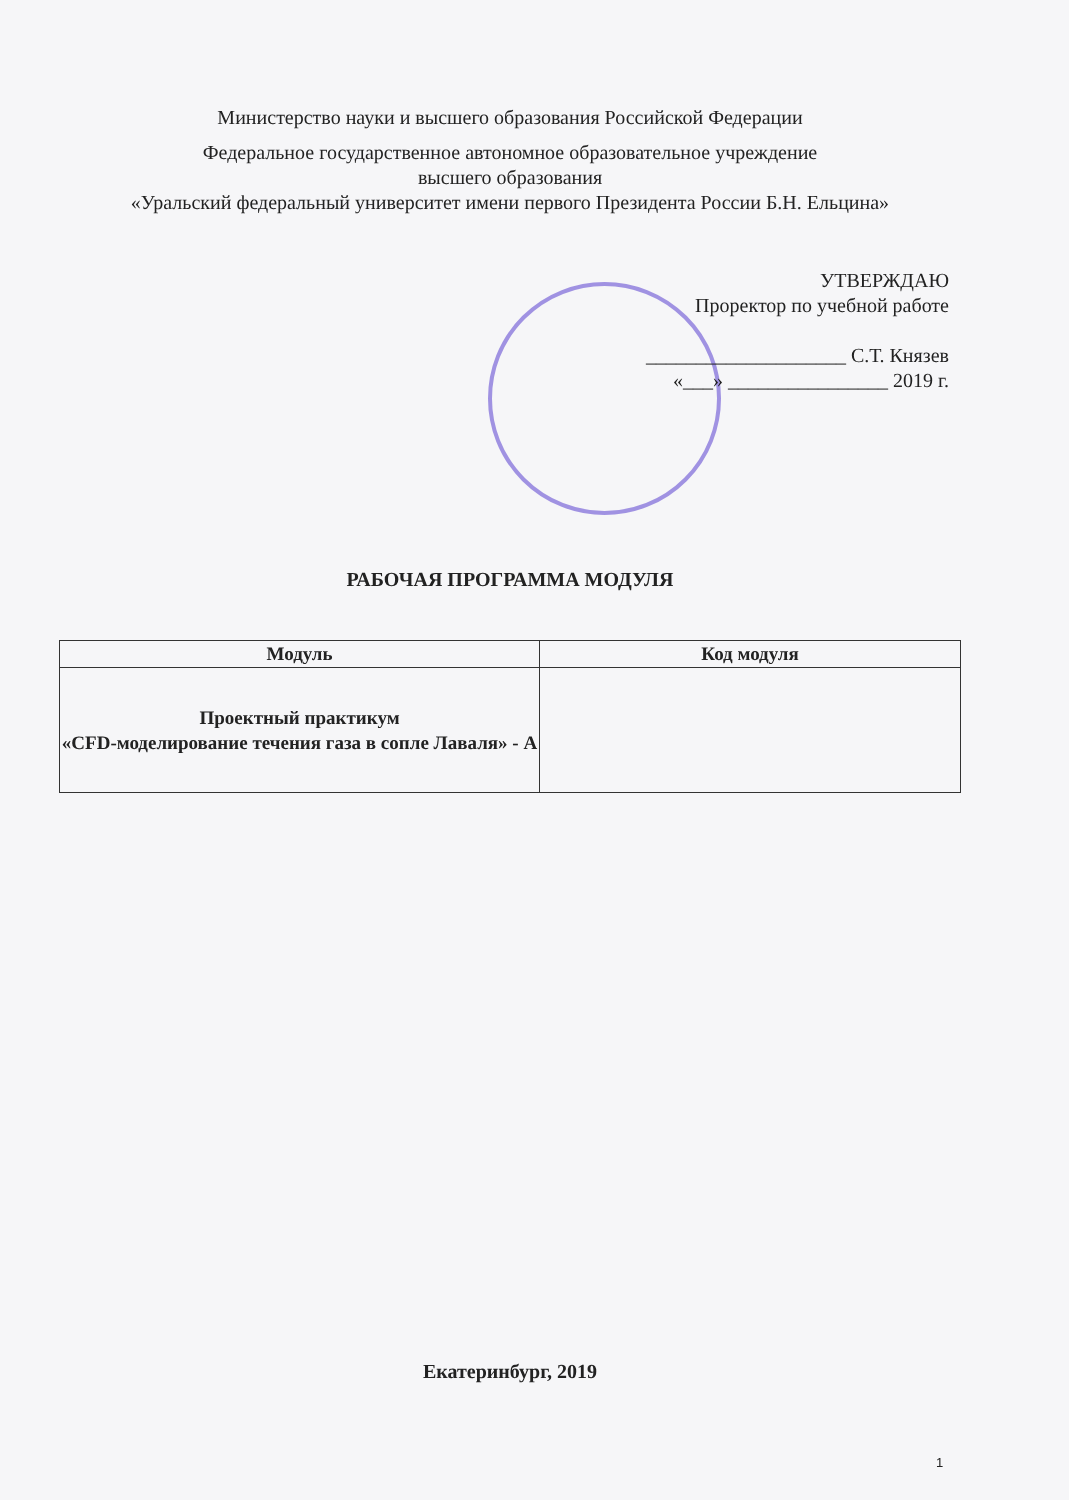Министерство науки и высшего образования Российской Федерации
Федеральное государственное автономное образовательное учреждение
высшего образования
«Уральский федеральный университет имени первого Президента России Б.Н. Ельцина»
УТВЕРЖДАЮ
Проректор по учебной работе
____________________ С.Т. Князев
«___» ________________ 2019 г.
РАБОЧАЯ ПРОГРАММА МОДУЛЯ
| Модуль | Код модуля |
| --- | --- |
| Проектный практикум «CFD-моделирование течения газа в сопле Лаваля» - А | |
Екатеринбург, 2019
1